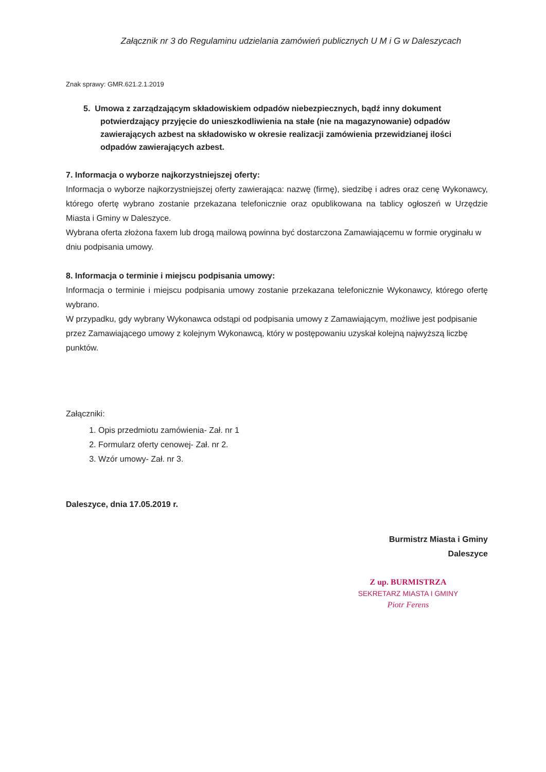Załącznik nr 3 do Regulaminu udzielania zamówień publicznych U M i G w Daleszycach
Znak sprawy: GMR.621.2.1.2019
5. Umowa z zarządzającym składowiskiem odpadów niebezpiecznych, bądź inny dokument potwierdzający przyjęcie do unieszkodliwienia na stałe (nie na magazynowanie) odpadów zawierających azbest na składowisko w okresie realizacji zamówienia przewidzianej ilości odpadów zawierających azbest.
7. Informacja o wyborze najkorzystniejszej oferty:
Informacja o wyborze najkorzystniejszej oferty zawierająca: nazwę (firmę), siedzibę i adres oraz cenę Wykonawcy, którego ofertę wybrano zostanie przekazana telefonicznie oraz opublikowana na tablicy ogłoszeń w Urzędzie Miasta i Gminy w Daleszyce.
Wybrana oferta złożona faxem lub drogą mailową powinna być dostarczona Zamawiającemu w formie oryginału w dniu podpisania umowy.
8. Informacja o terminie i miejscu podpisania umowy:
Informacja o terminie i miejscu podpisania umowy zostanie przekazana telefonicznie Wykonawcy, którego ofertę wybrano.
W przypadku, gdy wybrany Wykonawca odstąpi od podpisania umowy z Zamawiającym, możliwe jest podpisanie przez Zamawiającego umowy z kolejnym Wykonawcą, który w postępowaniu uzyskał kolejną najwyższą liczbę punktów.
Załączniki:
1. Opis przedmiotu zamówienia- Zał. nr 1
2. Formularz oferty cenowej- Zał. nr 2.
3. Wzór umowy- Zał. nr 3.
Daleszyce, dnia 17.05.2019 r.
Burmistrz Miasta i Gminy
Daleszyce
Z up. BURMISTRZA
SEKRETARZ MIASTA I GMINY
Piotr Ferens